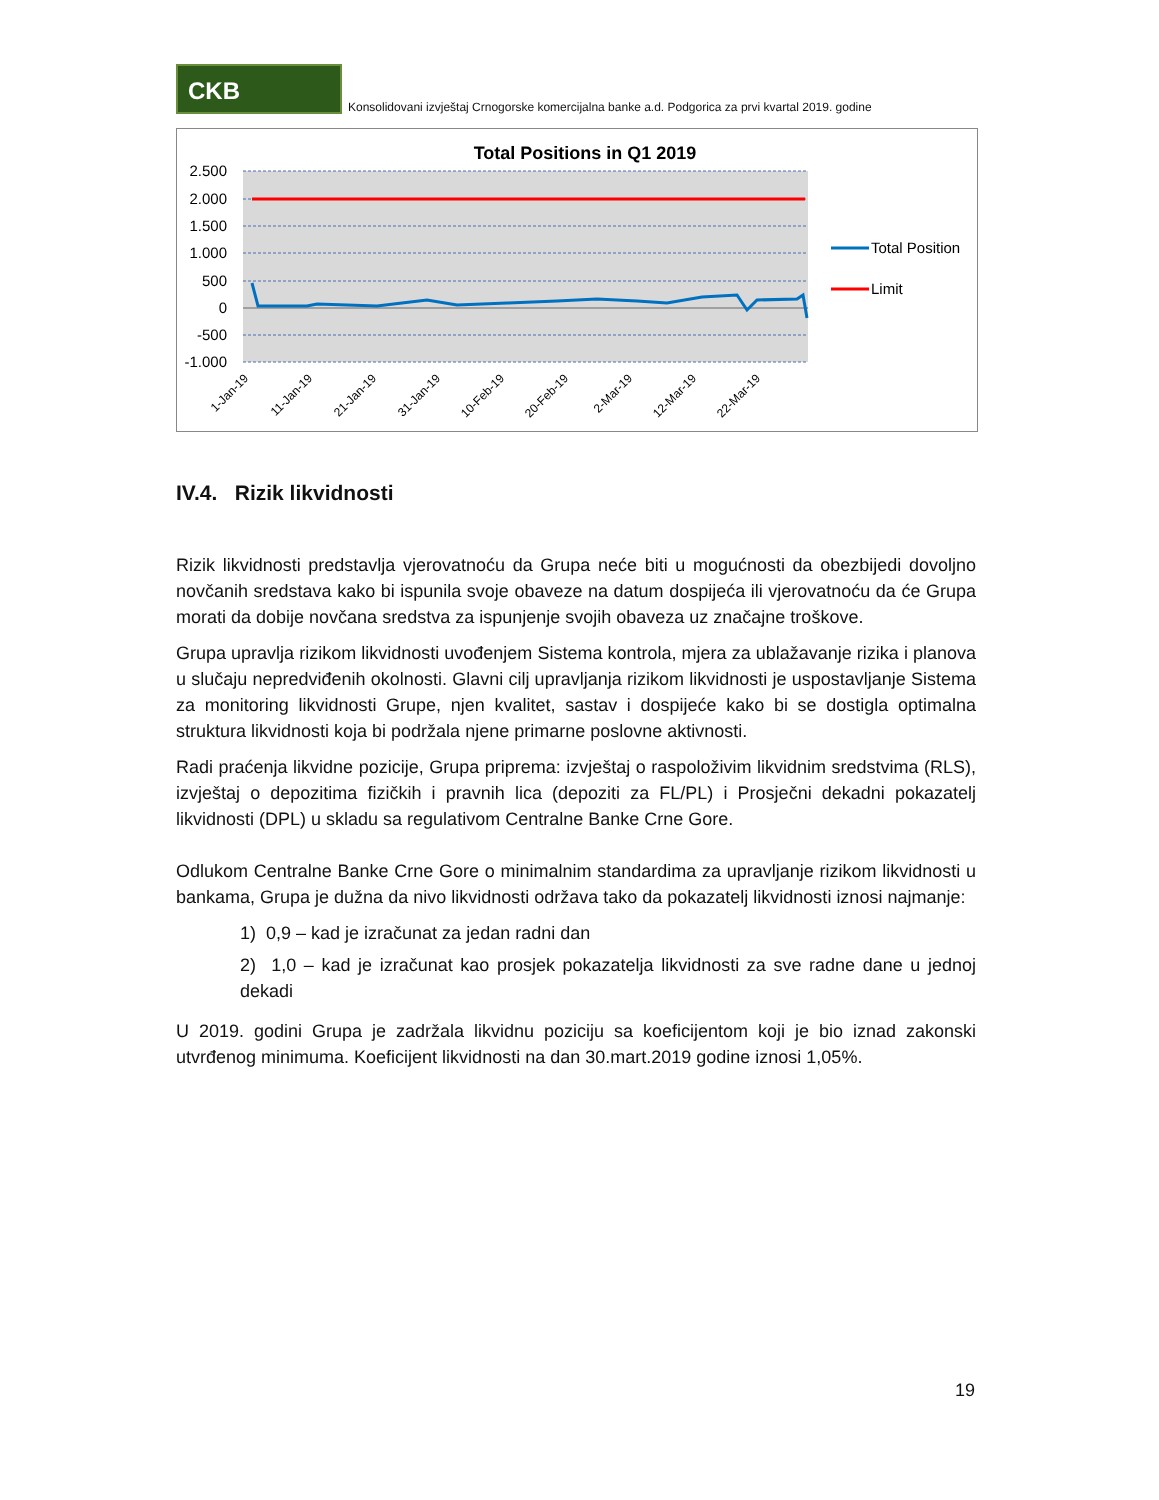CKB
Konsolidovani izvještaj Crnogorske komercijalna banke a.d. Podgorica za prvi kvartal 2019. godine
Total Positions in Q1 2019
2.500
2.000
1.500
1.000
500
0
-500
-1.000
1-Jan-19
11-Jan-19
21-Jan-19
31-Jan-19
10-Feb-19
20-Feb-19
2-Mar-19
12-Mar-19
22-Mar-19
Total Position
Limit
IV.4. Rizik likvidnosti
Rizik likvidnosti predstavlja vjerovatnoću da Grupa neće biti u mogućnosti da obezbijedi dovoljno novčanih sredstava kako bi ispunila svoje obaveze na datum dospijeća ili vjerovatnoću da će Grupa morati da dobije novčana sredstva za ispunjenje svojih obaveza uz značajne troškove.
Grupa upravlja rizikom likvidnosti uvođenjem Sistema kontrola, mjera za ublažavanje rizika i planova u slučaju nepredviđenih okolnosti. Glavni cilj upravljanja rizikom likvidnosti je uspostavljanje Sistema za monitoring likvidnosti Grupe, njen kvalitet, sastav i dospijeće kako bi se dostigla optimalna struktura likvidnosti koja bi podržala njene primarne poslovne aktivnosti.
Radi praćenja likvidne pozicije, Grupa priprema: izvještaj o raspoloživim likvidnim sredstvima (RLS), izvještaj o depozitima fizičkih i pravnih lica (depoziti za FL/PL) i Prosječni dekadni pokazatelj likvidnosti (DPL) u skladu sa regulativom Centralne Banke Crne Gore.
Odlukom Centralne Banke Crne Gore o minimalnim standardima za upravljanje rizikom likvidnosti u bankama, Grupa je dužna da nivo likvidnosti održava tako da pokazatelj likvidnosti iznosi najmanje:
1) 0,9 – kad je izračunat za jedan radni dan
2) 1,0 – kad je izračunat kao prosjek pokazatelja likvidnosti za sve radne dane u jednoj dekadi
U 2019. godini Grupa je zadržala likvidnu poziciju sa koeficijentom koji je bio iznad zakonski utvrđenog minimuma. Koeficijent likvidnosti na dan 30.mart.2019 godine iznosi 1,05%.
19